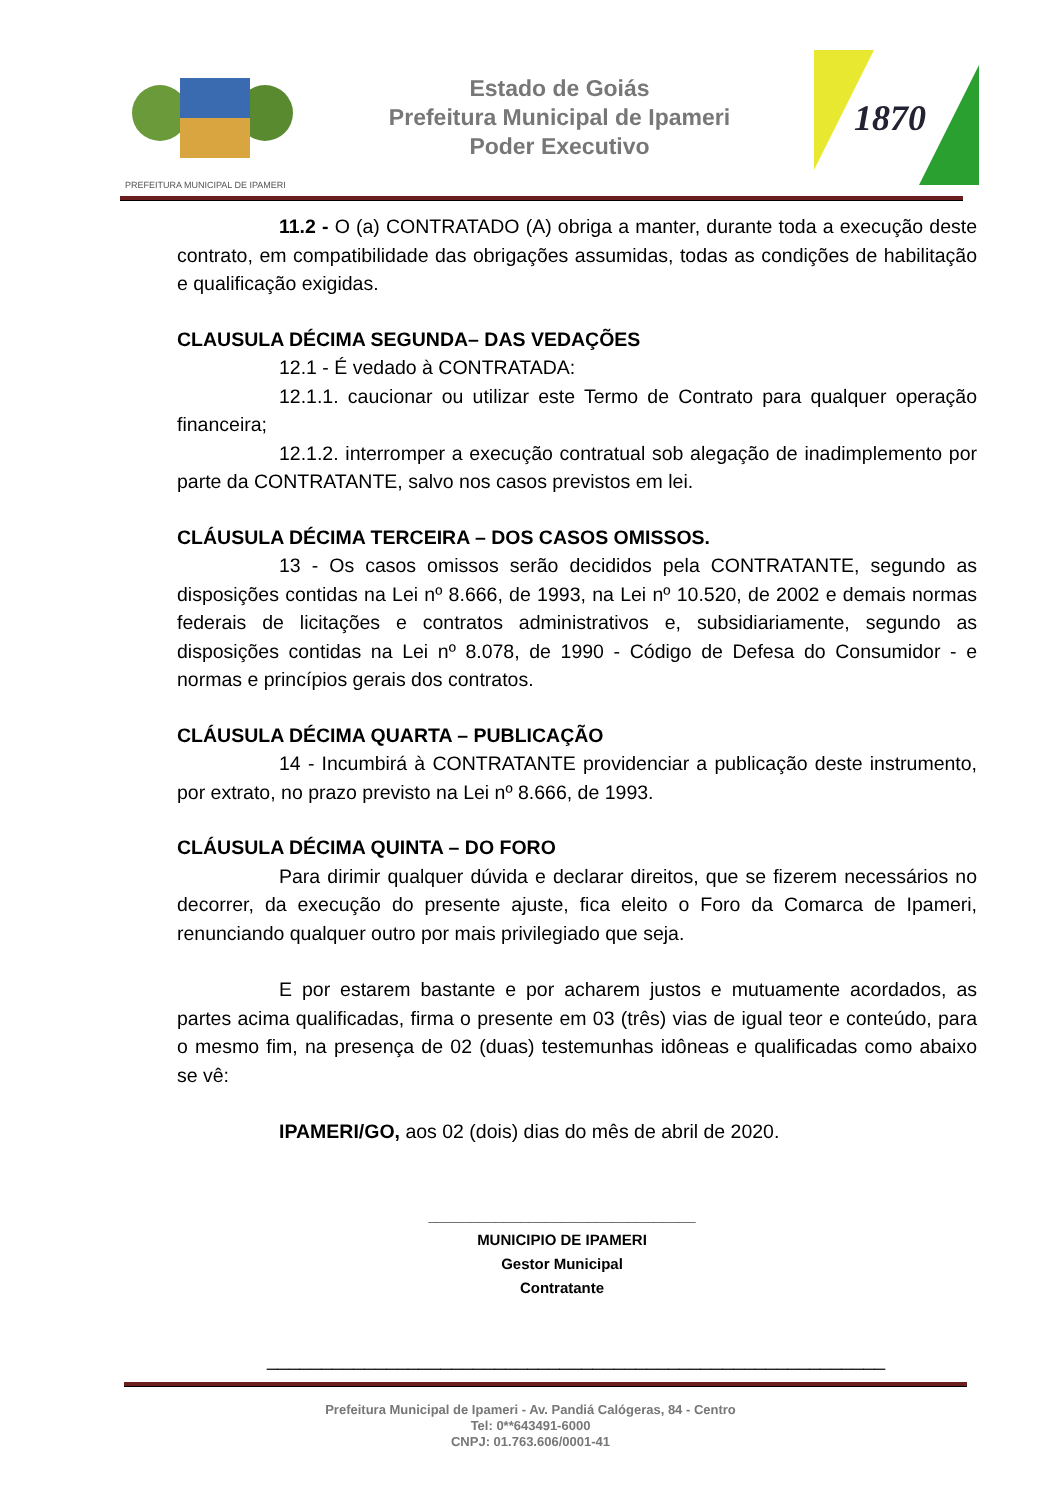PREFEITURA MUNICIPAL DE IPAMERI
Estado de Goiás
Prefeitura Municipal de Ipameri
Poder Executivo
1870
11.2 - O (a) CONTRATADO (A) obriga a manter, durante toda a execução deste contrato, em compatibilidade das obrigações assumidas, todas as condições de habilitação e qualificação exigidas.
CLAUSULA DÉCIMA SEGUNDA– DAS VEDAÇÕES
12.1 - É vedado à CONTRATADA:
12.1.1. caucionar ou utilizar este Termo de Contrato para qualquer operação financeira;
12.1.2. interromper a execução contratual sob alegação de inadimplemento por parte da CONTRATANTE, salvo nos casos previstos em lei.
CLÁUSULA DÉCIMA TERCEIRA – DOS CASOS OMISSOS.
13 - Os casos omissos serão decididos pela CONTRATANTE, segundo as disposições contidas na Lei nº 8.666, de 1993, na Lei nº 10.520, de 2002 e demais normas federais de licitações e contratos administrativos e, subsidiariamente, segundo as disposições contidas na Lei nº 8.078, de 1990 - Código de Defesa do Consumidor - e normas e princípios gerais dos contratos.
CLÁUSULA DÉCIMA QUARTA – PUBLICAÇÃO
14 - Incumbirá à CONTRATANTE providenciar a publicação deste instrumento, por extrato, no prazo previsto na Lei nº 8.666, de 1993.
CLÁUSULA DÉCIMA QUINTA – DO FORO
Para dirimir qualquer dúvida e declarar direitos, que se fizerem necessários no decorrer, da execução do presente ajuste, fica eleito o Foro da Comarca de Ipameri, renunciando qualquer outro por mais privilegiado que seja.
E por estarem bastante e por acharem justos e mutuamente acordados, as partes acima qualificadas, firma o presente em 03 (três) vias de igual teor e conteúdo, para o mesmo fim, na presença de 02 (duas) testemunhas idôneas e qualificadas como abaixo se vê:
IPAMERI/GO, aos 02 (dois) dias do mês de abril de 2020.
________________________________
MUNICIPIO DE IPAMERI
Gestor Municipal
Contratante
_________________________________________________________
Prefeitura Municipal de Ipameri - Av. Pandiá Calógeras, 84 - Centro
Tel: 0**643491-6000
CNPJ: 01.763.606/0001-41